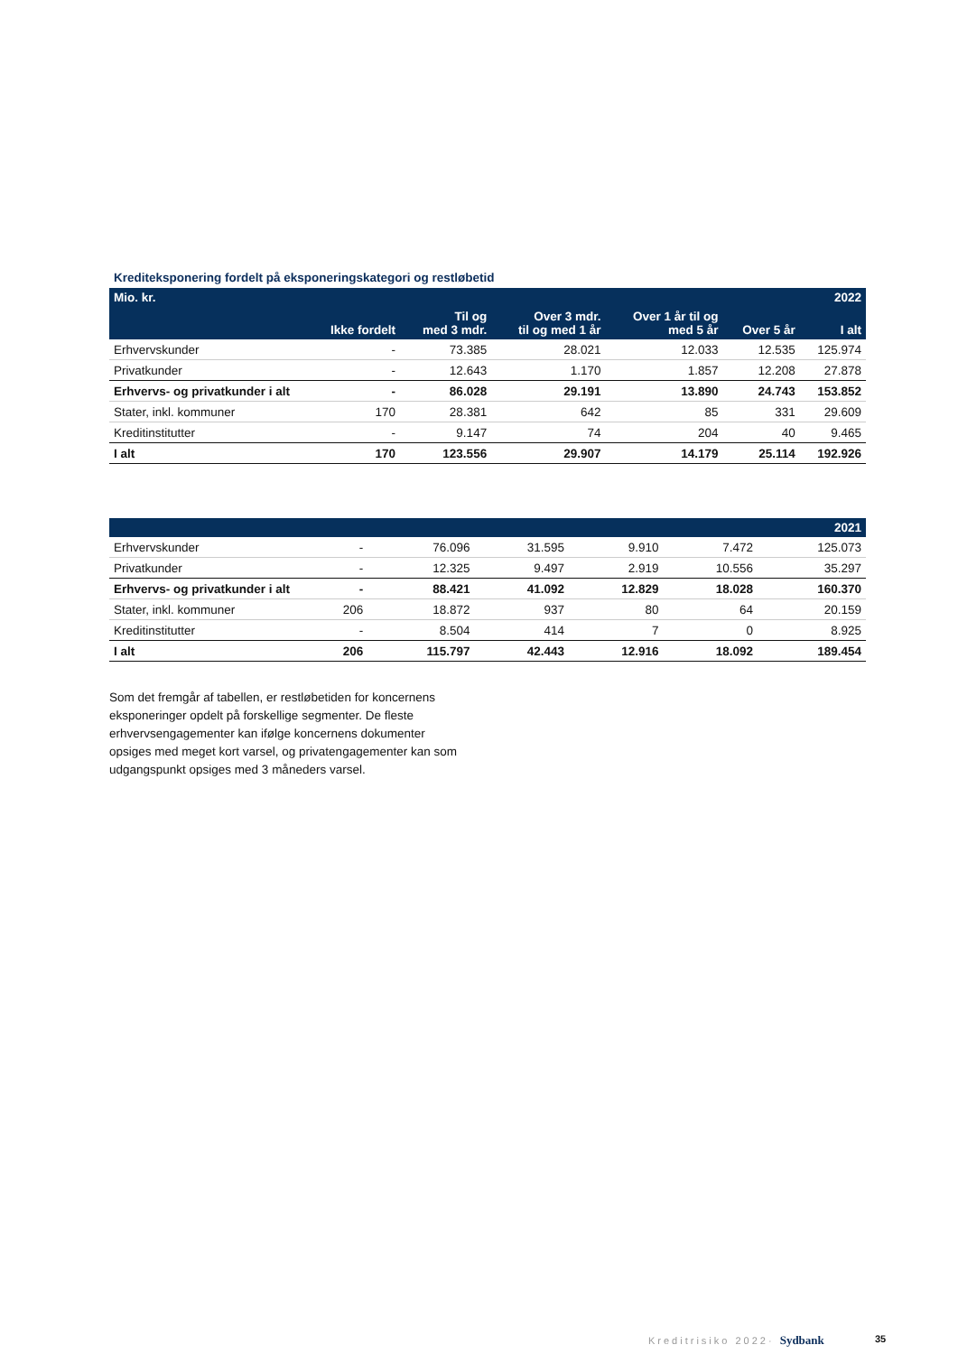Krediteksponering fordelt på eksponeringskategori og restløbetid
| Mio. kr. | | | | | | 2022 |
| --- | --- | --- | --- | --- | --- | --- |
| | Ikke fordelt | Til og med 3 mdr. | Over 3 mdr. til og med 1 år | Over 1 år til og med 5 år | Over 5 år | I alt |
| Erhvervskunder | - | 73.385 | 28.021 | 12.033 | 12.535 | 125.974 |
| Privatkunder | - | 12.643 | 1.170 | 1.857 | 12.208 | 27.878 |
| Erhvervs- og privatkunder i alt | - | 86.028 | 29.191 | 13.890 | 24.743 | 153.852 |
| Stater, inkl. kommuner | 170 | 28.381 | 642 | 85 | 331 | 29.609 |
| Kreditinstitutter | - | 9.147 | 74 | 204 | 40 | 9.465 |
| I alt | 170 | 123.556 | 29.907 | 14.179 | 25.114 | 192.926 |
| | | | | | | 2021 |
| --- | --- | --- | --- | --- | --- | --- |
| Erhvervskunder | - | 76.096 | 31.595 | 9.910 | 7.472 | 125.073 |
| Privatkunder | - | 12.325 | 9.497 | 2.919 | 10.556 | 35.297 |
| Erhvervs- og privatkunder i alt | - | 88.421 | 41.092 | 12.829 | 18.028 | 160.370 |
| Stater, inkl. kommuner | 206 | 18.872 | 937 | 80 | 64 | 20.159 |
| Kreditinstitutter | - | 8.504 | 414 | 7 | 0 | 8.925 |
| I alt | 206 | 115.797 | 42.443 | 12.916 | 18.092 | 189.454 |
Som det fremgår af tabellen, er restløbetiden for koncernens eksponeringer opdelt på forskellige segmenter. De fleste erhvervsengagementer kan ifølge koncernens dokumenter opsiges med meget kort varsel, og privatengagementer kan som udgangspunkt opsiges med 3 måneders varsel.
Kreditrisiko 2022· Sydbank 35